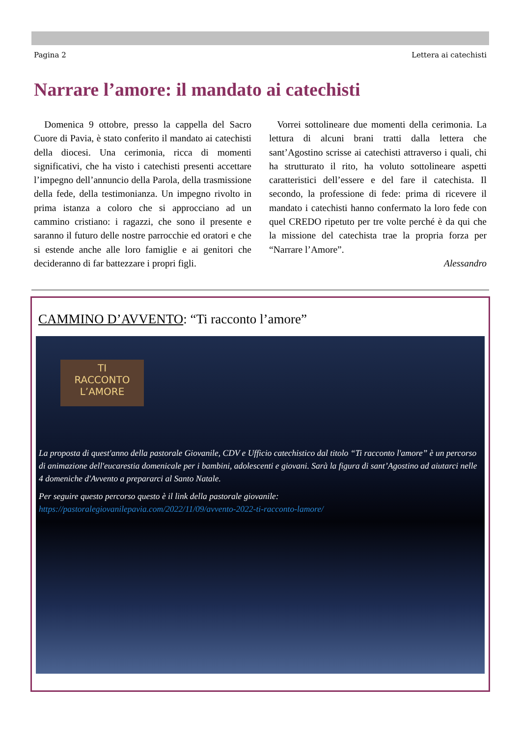Pagina 2 Lettera ai catechisti
Narrare l’amore: il mandato ai catechisti
Domenica 9 ottobre, presso la cappella del Sacro Cuore di Pavia, è stato conferito il mandato ai catechisti della diocesi. Una cerimonia, ricca di momenti significativi, che ha visto i catechisti presenti accettare l’impegno dell’annuncio della Parola, della trasmissione della fede, della testimonianza. Un impegno rivolto in prima istanza a coloro che si approcciano ad un cammino cristiano: i ragazzi, che sono il presente e saranno il futuro delle nostre parrocchie ed oratori e che si estende anche alle loro famiglie e ai genitori che decideranno di far battezzare i propri figli.
Vorrei sottolineare due momenti della cerimonia. La lettura di alcuni brani tratti dalla lettera che sant’Agostino scrisse ai catechisti attraverso i quali, chi ha strutturato il rito, ha voluto sottolineare aspetti caratteristici dell’essere e del fare il catechista. Il secondo, la professione di fede: prima di ricevere il mandato i catechisti hanno confermato la loro fede con quel CREDO ripetuto per tre volte perché è da qui che la missione del catechista trae la propria forza per “Narrare l’Amore”.
Alessandro
CAMMINO D’AVVENTO: “Ti racconto l’amore”
TI
RACCONTO
L’AMORE
La proposta di quest'anno della pastorale Giovanile, CDV e Ufficio catechistico dal titolo “Ti racconto l'amore” è un percorso di animazione dell'eucarestia domenicale per i bambini, adolescenti e giovani. Sarà la figura di sant’Agostino ad aiutarci nelle 4 domeniche d'Avvento a prepararci al Santo Natale.
Per seguire questo percorso questo è il link della pastorale giovanile:
https://pastoralegiovanilepavia.com/2022/11/09/avvento-2022-ti-racconto-lamore/